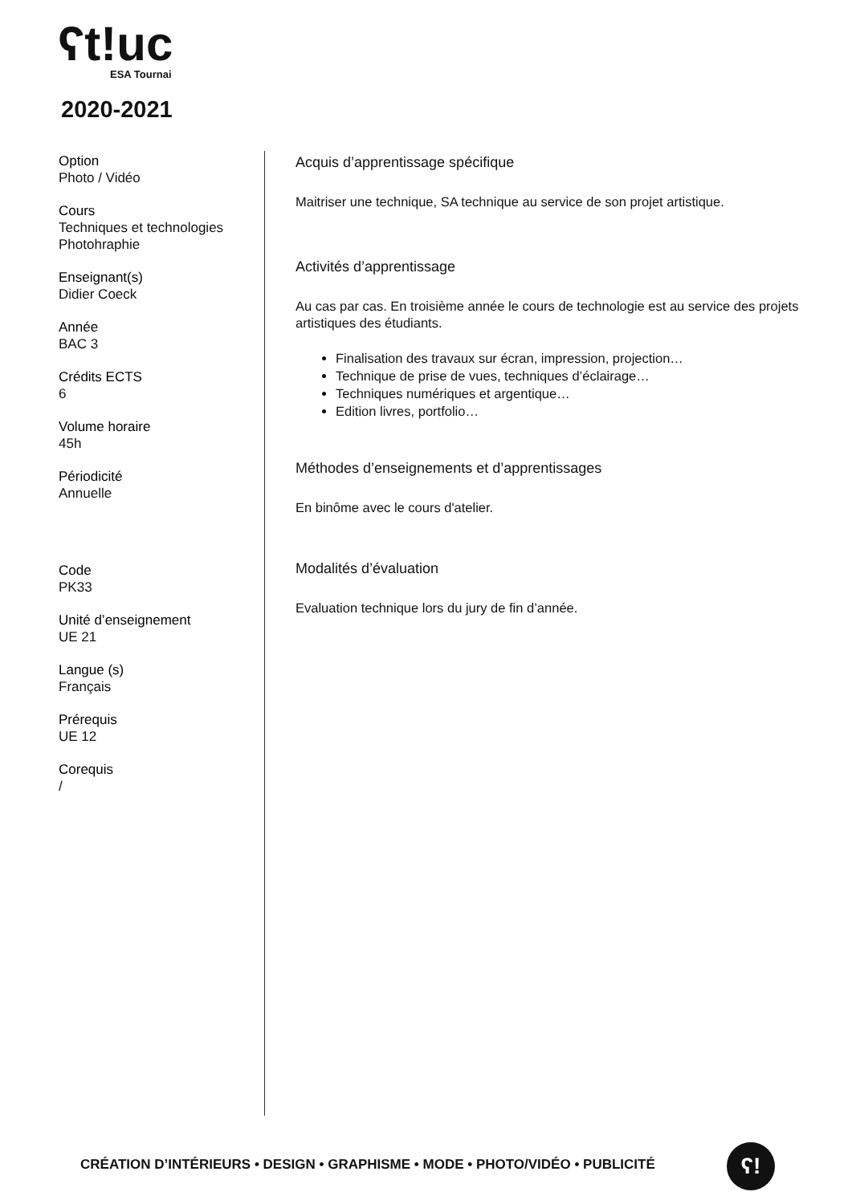ʕt!uc
ESA Tournai
2020-2021
Option
Photo / Vidéo
Cours
Techniques et technologies Photohraphie
Enseignant(s)
Didier Coeck
Année
BAC 3
Crédits ECTS
6
Volume horaire
45h
Périodicité
Annuelle
Code
PK33
Unité d’enseignement
UE 21
Langue (s)
Français
Prérequis
UE 12
Corequis
/
Acquis d’apprentissage spécifique
Maitriser une technique, SA technique au service de son projet artistique.
Activités d’apprentissage
Au cas par cas. En troisième année le cours de technologie est au service des projets artistiques des étudiants.
Finalisation des travaux sur écran, impression, projection…
Technique de prise de vues, techniques d’éclairage…
Techniques numériques et argentique…
Edition livres, portfolio…
Méthodes d’enseignements et d’apprentissages
En binôme avec le cours d'atelier.
Modalités d’évaluation
Evaluation technique lors du jury de fin d’année.
CRÉATION D’INTÉRIEURS • DESIGN • GRAPHISME • MODE • PHOTO/VIDÉO • PUBLICITÉ
ʕ!